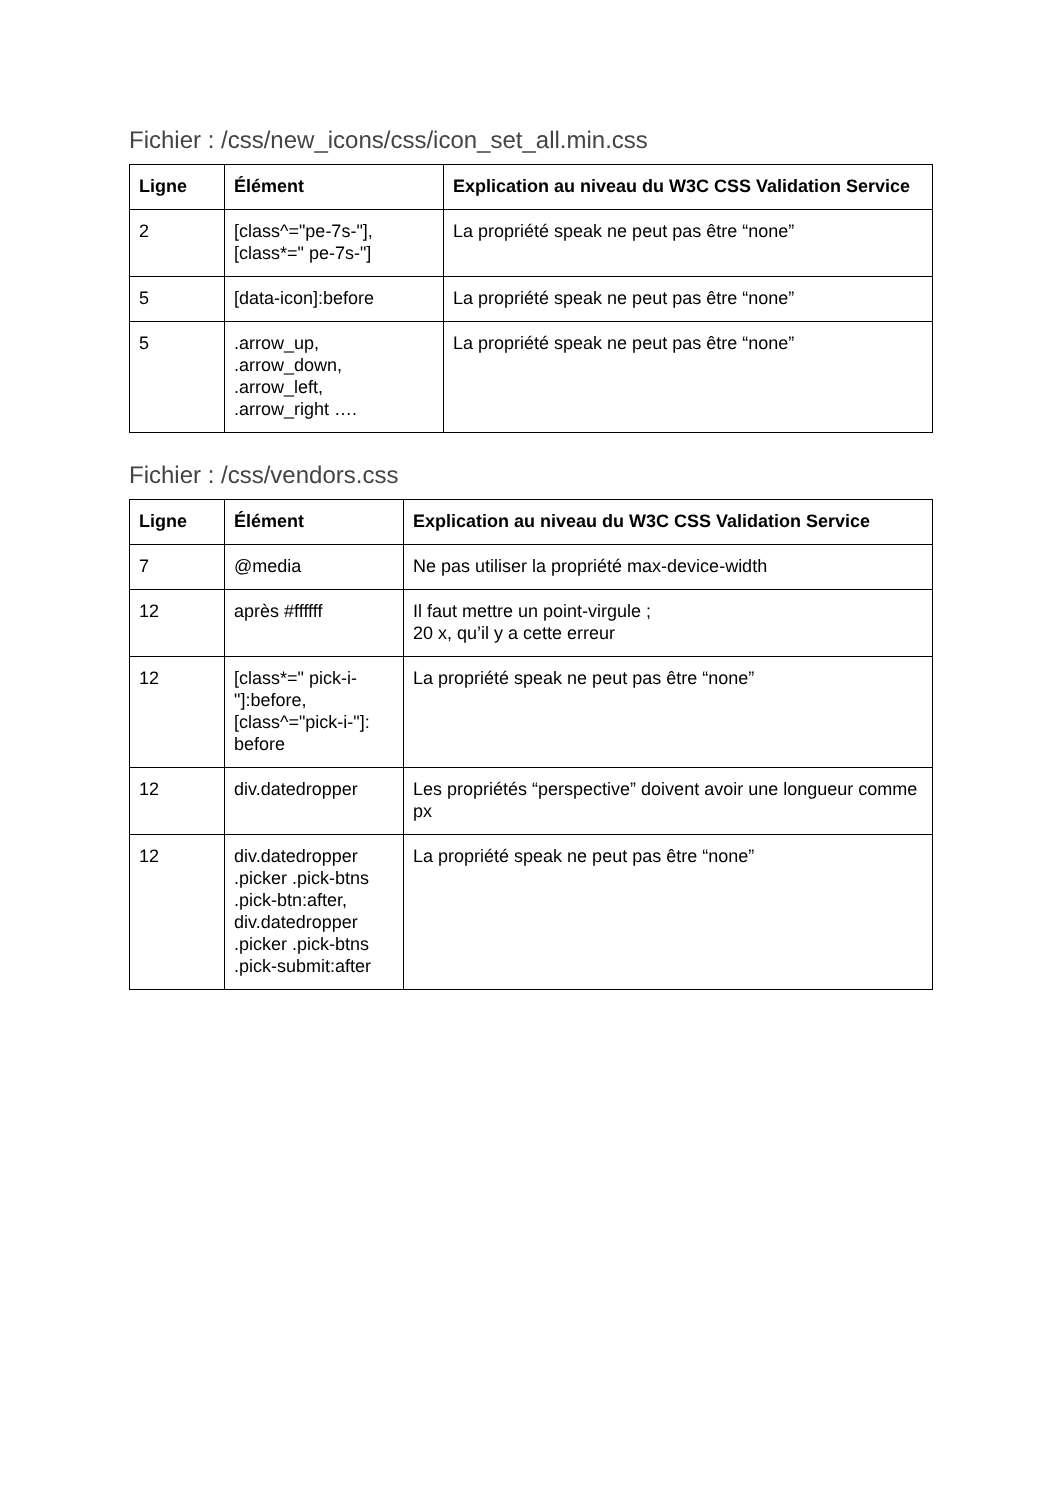Fichier : /css/new_icons/css/icon_set_all.min.css
| Ligne | Élément | Explication au niveau du W3C CSS Validation Service |
| --- | --- | --- |
| 2 | [class^="pe-7s-"], [class*=" pe-7s-"] | La propriété speak ne peut pas être “none” |
| 5 | [data-icon]:before | La propriété speak ne peut pas être “none” |
| 5 | .arrow_up, .arrow_down, .arrow_left, .arrow_right …. | La propriété speak ne peut pas être “none” |
Fichier : /css/vendors.css
| Ligne | Élément | Explication au niveau du W3C CSS Validation Service |
| --- | --- | --- |
| 7 | @media | Ne pas utiliser la propriété max-device-width |
| 12 | après #ffffff | Il faut mettre un point-virgule ; 20 x, qu’il y a cette erreur |
| 12 | [class*=" pick-i-"]:before, [class^="pick-i-"]: before | La propriété speak ne peut pas être “none” |
| 12 | div.datedropper | Les propriétés “perspective” doivent avoir une longueur comme px |
| 12 | div.datedropper .picker .pick-btns .pick-btn:after, div.datedropper .picker .pick-btns .pick-submit:after | La propriété speak ne peut pas être “none” |